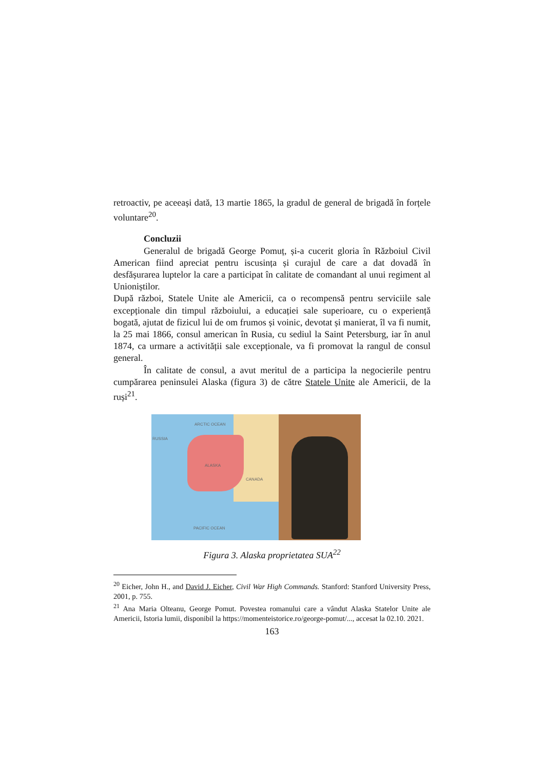retroactiv, pe aceeași dată, 13 martie 1865, la gradul de general de brigadă în forțele voluntare<sup>20</sup>.
Concluzii
Generalul de brigadă George Pomuț, și-a cucerit gloria în Războiul Civil American fiind apreciat pentru iscusința și curajul de care a dat dovadă în desfășurarea luptelor la care a participat în calitate de comandant al unui regiment al Unioniștilor.
După război, Statele Unite ale Americii, ca o recompensă pentru serviciile sale excepționale din timpul războiului, a educației sale superioare, cu o experiență bogată, ajutat de fizicul lui de om frumos și voinic, devotat și manierat, îl va fi numit, la 25 mai 1866, consul american în Rusia, cu sediul la Saint Petersburg, iar în anul 1874, ca urmare a activității sale excepționale, va fi promovat la rangul de consul general.
În calitate de consul, a avut meritul de a participa la negocierile pentru cumpărarea peninsulei Alaska (figura 3) de către Statele Unite ale Americii, de la ruși<sup>21</sup>.
ARCTIC OCEAN
RUSSIA
ALASKA
CANADA
PACIFIC OCEAN
Figura 3. Alaska proprietatea SUA<sup>22</sup>
<sup>20</sup> Eicher, John H., and David J. Eicher, Civil War High Commands. Stanford: Stanford University Press, 2001, p. 755.
<sup>21</sup> Ana Maria Olteanu, George Pomut. Povestea romanului care a vândut Alaska Statelor Unite ale Americii, Istoria lumii, disponibil la https://momenteistorice.ro/george-pomut/..., accesat la 02.10. 2021.
163